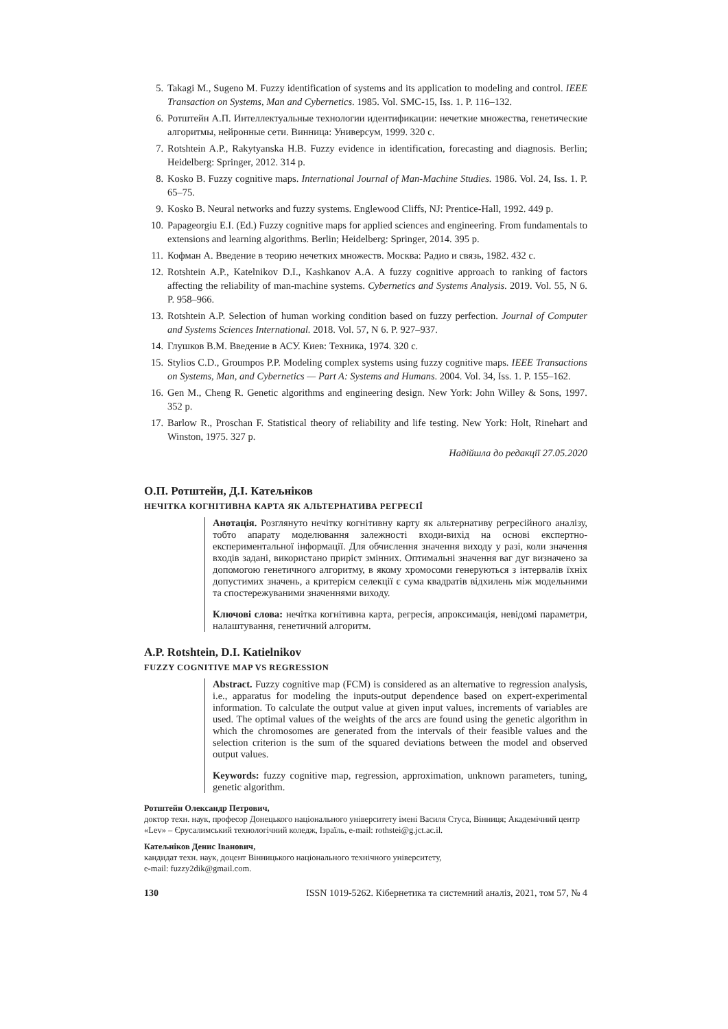5. Takagi M., Sugeno M. Fuzzy identification of systems and its application to modeling and control. IEEE Transaction on Systems, Man and Cybernetics. 1985. Vol. SMC-15, Iss. 1. P. 116–132.
6. Ротштейн А.П. Интеллектуальные технологии идентификации: нечеткие множества, генетические алгоритмы, нейронные сети. Винница: Универсум, 1999. 320 с.
7. Rotshtein A.P., Rakytyanska H.B. Fuzzy evidence in identification, forecasting and diagnosis. Berlin; Heidelberg: Springer, 2012. 314 p.
8. Kosko B. Fuzzy cognitive maps. International Journal of Man-Machine Studies. 1986. Vol. 24, Iss. 1. P. 65–75.
9. Kosko B. Neural networks and fuzzy systems. Englewood Cliffs, NJ: Prentice-Hall, 1992. 449 p.
10. Papageorgiu E.I. (Ed.) Fuzzy cognitive maps for applied sciences and engineering. From fundamentals to extensions and learning algorithms. Berlin; Heidelberg: Springer, 2014. 395 p.
11. Кофман А. Введение в теорию нечетких множеств. Москва: Радио и связь, 1982. 432 с.
12. Rotshtein A.P., Katelnikov D.I., Kashkanov A.A. A fuzzy cognitive approach to ranking of factors affecting the reliability of man-machine systems. Cybernetics and Systems Analysis. 2019. Vol. 55, N 6. P. 958–966.
13. Rotshtein A.P. Selection of human working condition based on fuzzy perfection. Journal of Computer and Systems Sciences International. 2018. Vol. 57, N 6. P. 927–937.
14. Глушков В.М. Введение в АСУ. Киев: Техника, 1974. 320 с.
15. Stylios C.D., Groumpos P.P. Modeling complex systems using fuzzy cognitive maps. IEEE Transactions on Systems, Man, and Cybernetics — Part A: Systems and Humans. 2004. Vol. 34, Iss. 1. P. 155–162.
16. Gen M., Cheng R. Genetic algorithms and engineering design. New York: John Willey & Sons, 1997. 352 p.
17. Barlow R., Proschan F. Statistical theory of reliability and life testing. New York: Holt, Rinehart and Winston, 1975. 327 p.
Надійшла до редакції 27.05.2020
О.П. Ротштейн, Д.І. Катељніков
НЕЧІТКА КОГНІТИВНА КАРТА ЯК АЛЬТЕРНАТИВА РЕГРЕСІЇ
Анотація. Розглянуто нечітку когнітивну карту як альтернативу регресійного аналізу, тобто апарату моделювання залежності входи-вихід на основі експертно-експериментальної інформації. Для обчислення значення виходу у разі, коли значення входів задані, використано приріст змінних. Оптимальні значення ваг дуг визначено за допомогою генетичного алгоритму, в якому хромосоми генеруються з інтервалів їхніх допустимих значень, а критерієм селекції є сума квадратів відхилень між модельними та спостережуваними значеннями виходу.
Ключові слова: нечітка когнітивна карта, регресія, апроксимація, невідомі параметри, налаштування, генетичний алгоритм.
A.P. Rotshtein, D.I. Katielnikov
FUZZY COGNITIVE MAP VS REGRESSION
Abstract. Fuzzy cognitive map (FCM) is considered as an alternative to regression analysis, i.e., apparatus for modeling the inputs-output dependence based on expert-experimental information. To calculate the output value at given input values, increments of variables are used. The optimal values of the weights of the arcs are found using the genetic algorithm in which the chromosomes are generated from the intervals of their feasible values and the selection criterion is the sum of the squared deviations between the model and observed output values.
Keywords: fuzzy cognitive map, regression, approximation, unknown parameters, tuning, genetic algorithm.
Ротштейн Олександр Петрович,
доктор техн. наук, професор Донецького національного університету імені Василя Стуса, Вінниця; Академічний центр «Lev» – Єрусалимський технологічний коледж, Ізраїль, e-mail: rothstei@g.jct.ac.il.
Катељніков Денис Іванович,
кандидат техн. наук, доцент Вінницького національного технічного університету,
e-mail: fuzzy2dik@gmail.com.
130 ISSN 1019-5262. Кібернетика та системний аналіз, 2021, том 57, № 4